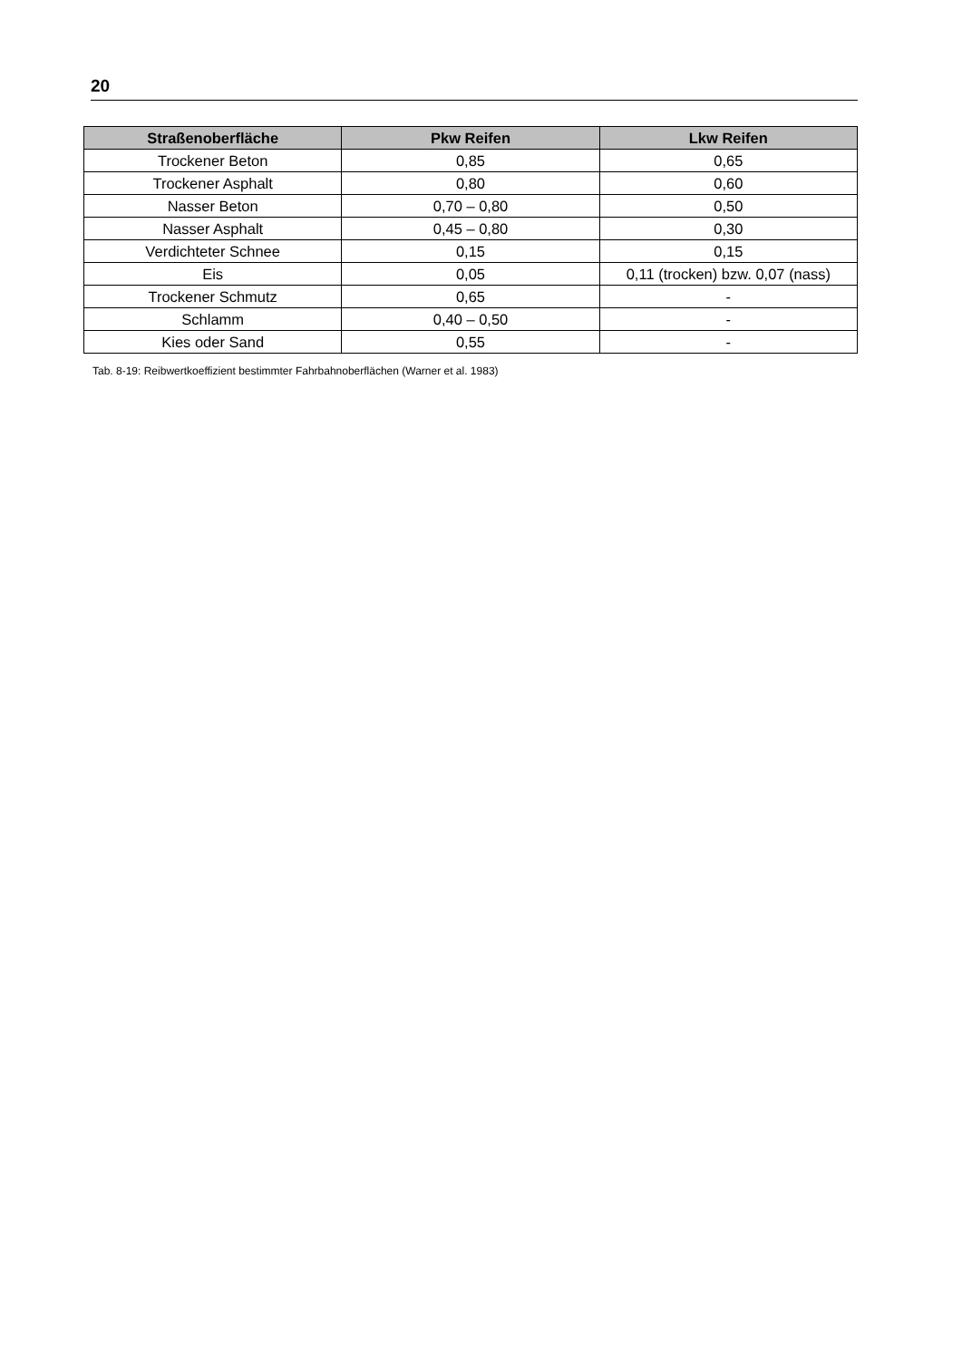20
| Straßenoberfläche | Pkw Reifen | Lkw Reifen |
| --- | --- | --- |
| Trockener Beton | 0,85 | 0,65 |
| Trockener Asphalt | 0,80 | 0,60 |
| Nasser Beton | 0,70 – 0,80 | 0,50 |
| Nasser Asphalt | 0,45 – 0,80 | 0,30 |
| Verdichteter Schnee | 0,15 | 0,15 |
| Eis | 0,05 | 0,11 (trocken) bzw. 0,07 (nass) |
| Trockener Schmutz | 0,65 | - |
| Schlamm | 0,40 – 0,50 | - |
| Kies oder Sand | 0,55 | - |
Tab. 8-19: Reibwertkoeffizient bestimmter Fahrbahnoberflächen (Warner et al. 1983)